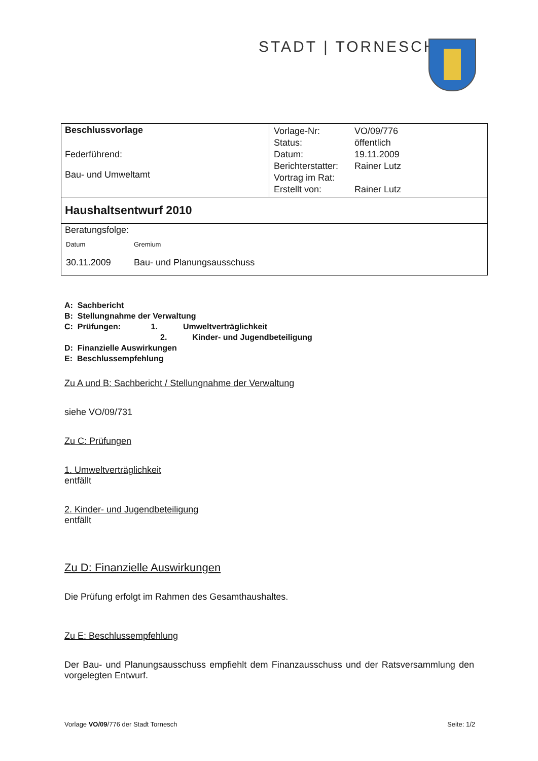STADT | TORNESCH
| Beschlussvorlage Federführend: Bau- und Umweltamt | / Vorlage-Nr: / VO/09/776 / / Status: / öffentlich / / Datum: / 19.11.2009 / / Berichterstatter: / Rainer Lutz / / Vortrag im Rat: / / / Erstellt von: / Rainer Lutz / |
| Haushaltsentwurf 2010 | |
| Beratungsfolge: / Datum / Gremium / / 30.11.2009 / Bau- und Planungsausschuss / | |
A: Sachbericht
B: Stellungnahme der Verwaltung
C: Prüfungen: 1. Umweltverträglichkeit
2. Kinder- und Jugendbeteiligung
D: Finanzielle Auswirkungen
E: Beschlussempfehlung
Zu A und B: Sachbericht / Stellungnahme der Verwaltung
siehe VO/09/731
Zu C: Prüfungen
1. Umweltverträglichkeit
entfällt
2. Kinder- und Jugendbeteiligung
entfällt
Zu D: Finanzielle Auswirkungen
Die Prüfung erfolgt im Rahmen des Gesamthaushaltes.
Zu E: Beschlussempfehlung
Der Bau- und Planungsausschuss empfiehlt dem Finanzausschuss und der Ratsversammlung den vorgelegten Entwurf.
Vorlage VO/09/776 der Stadt Tornesch Seite: 1/2